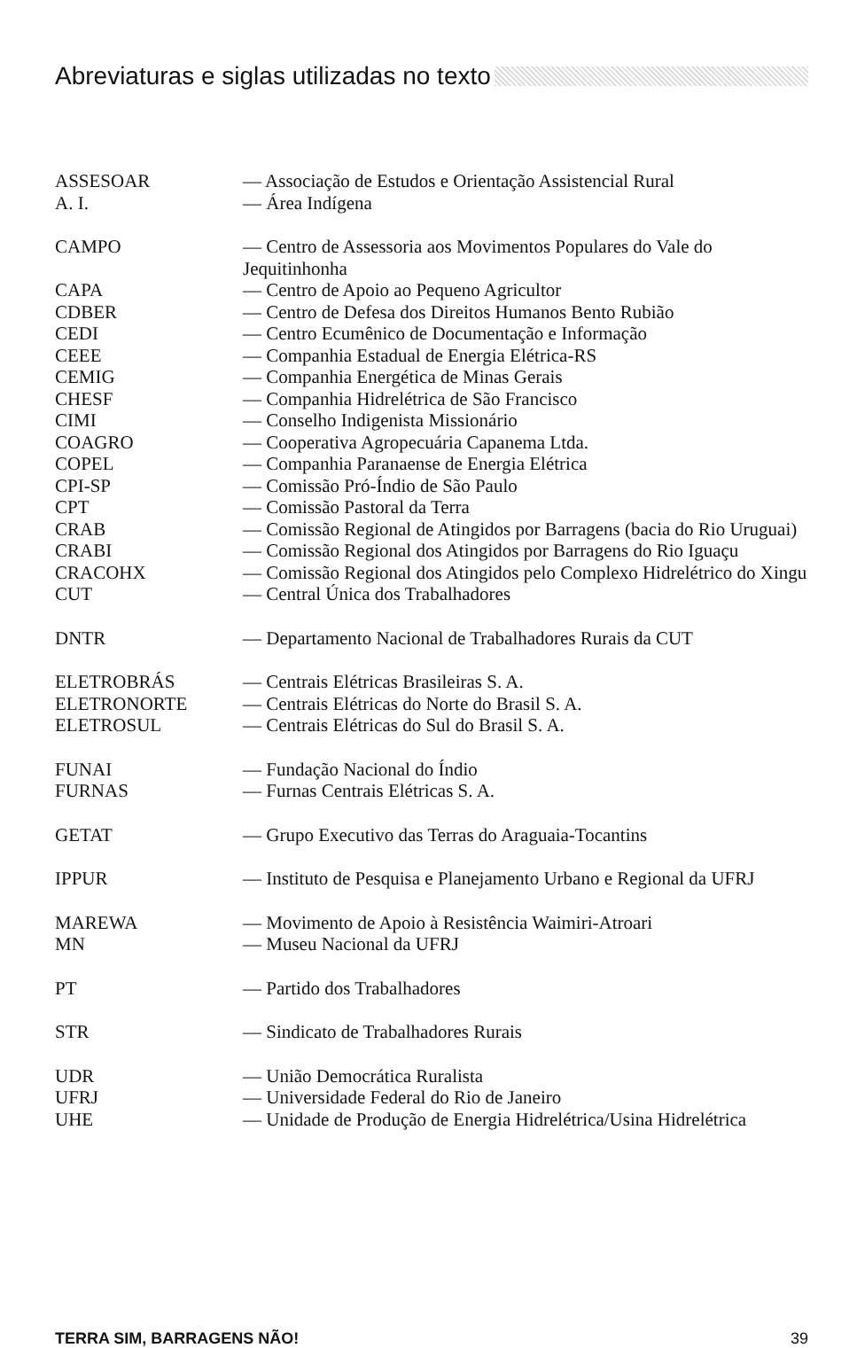Abreviaturas e siglas utilizadas no texto
| ASSESOAR | — Associação de Estudos e Orientação Assistencial Rural |
| A. I. | — Área Indígena |
| CAMPO | — Centro de Assessoria aos Movimentos Populares do Vale do Jequitinhonha |
| CAPA | — Centro de Apoio ao Pequeno Agricultor |
| CDBER | — Centro de Defesa dos Direitos Humanos Bento Rubião |
| CEDI | — Centro Ecumênico de Documentação e Informação |
| CEEE | — Companhia Estadual de Energia Elétrica-RS |
| CEMIG | — Companhia Energética de Minas Gerais |
| CHESF | — Companhia Hidrelétrica de São Francisco |
| CIMI | — Conselho Indigenista Missionário |
| COAGRO | — Cooperativa Agropecuária Capanema Ltda. |
| COPEL | — Companhia Paranaense de Energia Elétrica |
| CPI-SP | — Comissão Pró-Índio de São Paulo |
| CPT | — Comissão Pastoral da Terra |
| CRAB | — Comissão Regional de Atingidos por Barragens (bacia do Rio Uruguai) |
| CRABI | — Comissão Regional dos Atingidos por Barragens do Rio Iguaçu |
| CRACOHX | — Comissão Regional dos Atingidos pelo Complexo Hidrelétrico do Xingu |
| CUT | — Central Única dos Trabalhadores |
| DNTR | — Departamento Nacional de Trabalhadores Rurais da CUT |
| ELETROBRÁS | — Centrais Elétricas Brasileiras S. A. |
| ELETRONORTE | — Centrais Elétricas do Norte do Brasil S. A. |
| ELETROSUL | — Centrais Elétricas do Sul do Brasil S. A. |
| FUNAI | — Fundação Nacional do Índio |
| FURNAS | — Furnas Centrais Elétricas S. A. |
| GETAT | — Grupo Executivo das Terras do Araguaia-Tocantins |
| IPPUR | — Instituto de Pesquisa e Planejamento Urbano e Regional da UFRJ |
| MAREWA | — Movimento de Apoio à Resistência Waimiri-Atroari |
| MN | — Museu Nacional da UFRJ |
| PT | — Partido dos Trabalhadores |
| STR | — Sindicato de Trabalhadores Rurais |
| UDR | — União Democrática Ruralista |
| UFRJ | — Universidade Federal do Rio de Janeiro |
| UHE | — Unidade de Produção de Energia Hidrelétrica/Usina Hidrelétrica |
TERRA SIM, BARRAGENS NÃO! 39